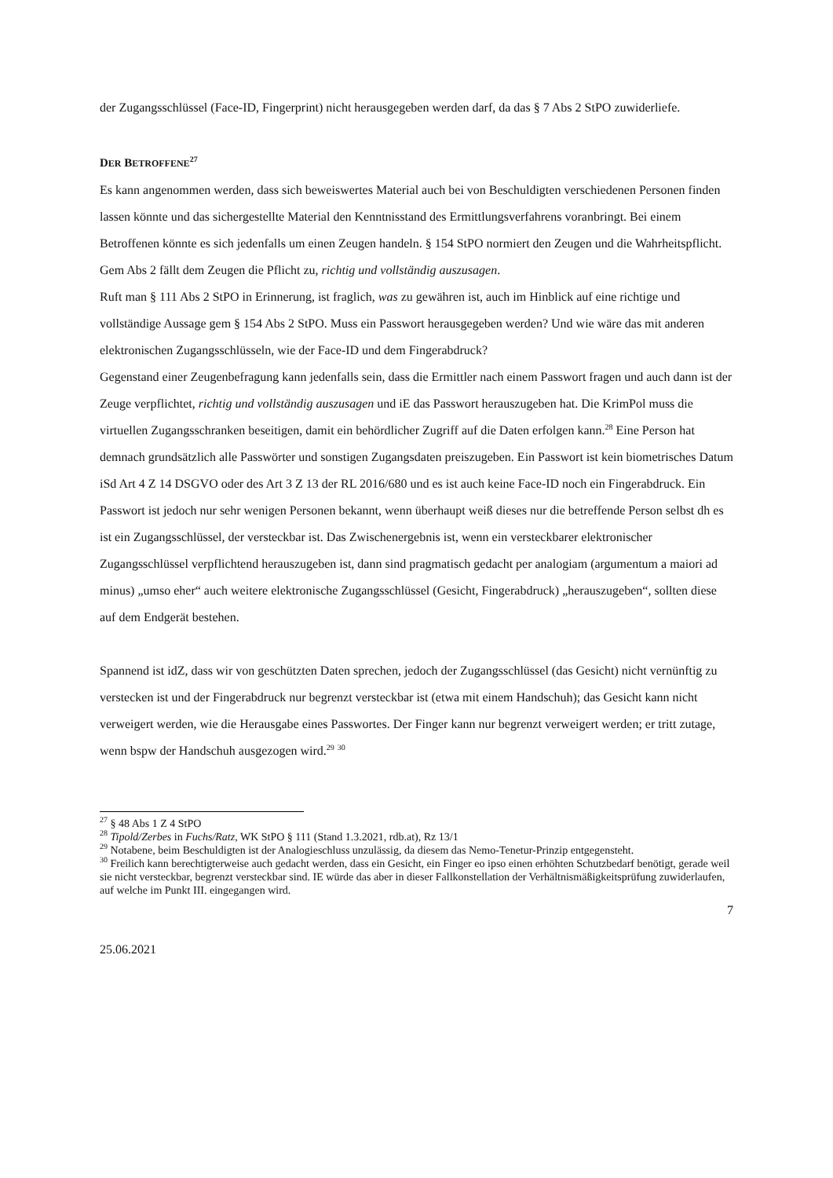der Zugangsschlüssel (Face-ID, Fingerprint) nicht herausgegeben werden darf, da das § 7 Abs 2 StPO zuwiderliefe.
DER BETROFFENE<sup>27</sup>
Es kann angenommen werden, dass sich beweiswertes Material auch bei von Beschuldigten verschiedenen Personen finden lassen könnte und das sichergestellte Material den Kenntnisstand des Ermittlungsverfahrens voranbringt. Bei einem Betroffenen könnte es sich jedenfalls um einen Zeugen handeln. § 154 StPO normiert den Zeugen und die Wahrheitspflicht. Gem Abs 2 fällt dem Zeugen die Pflicht zu, richtig und vollständig auszusagen.
Ruft man § 111 Abs 2 StPO in Erinnerung, ist fraglich, was zu gewähren ist, auch im Hinblick auf eine richtige und vollständige Aussage gem § 154 Abs 2 StPO. Muss ein Passwort herausgegeben werden? Und wie wäre das mit anderen elektronischen Zugangsschlüsseln, wie der Face-ID und dem Fingerabdruck?
Gegenstand einer Zeugenbefragung kann jedenfalls sein, dass die Ermittler nach einem Passwort fragen und auch dann ist der Zeuge verpflichtet, richtig und vollständig auszusagen und iE das Passwort herauszugeben hat. Die KrimPol muss die virtuellen Zugangsschranken beseitigen, damit ein behördlicher Zugriff auf die Daten erfolgen kann.<sup>28</sup> Eine Person hat demnach grundsätzlich alle Passwörter und sonstigen Zugangsdaten preiszugeben. Ein Passwort ist kein biometrisches Datum iSd Art 4 Z 14 DSGVO oder des Art 3 Z 13 der RL 2016/680 und es ist auch keine Face-ID noch ein Fingerabdruck. Ein Passwort ist jedoch nur sehr wenigen Personen bekannt, wenn überhaupt weiß dieses nur die betreffende Person selbst dh es ist ein Zugangsschlüssel, der versteckbar ist. Das Zwischenergebnis ist, wenn ein versteckbarer elektronischer Zugangsschlüssel verpflichtend herauszugeben ist, dann sind pragmatisch gedacht per analogiam (argumentum a maiori ad minus) „umso eher“ auch weitere elektronische Zugangsschlüssel (Gesicht, Fingerabdruck) „herauszugeben“, sollten diese auf dem Endgerät bestehen.
Spannend ist idZ, dass wir von geschützten Daten sprechen, jedoch der Zugangsschlüssel (das Gesicht) nicht vernünftig zu verstecken ist und der Fingerabdruck nur begrenzt versteckbar ist (etwa mit einem Handschuh); das Gesicht kann nicht verweigert werden, wie die Herausgabe eines Passwortes. Der Finger kann nur begrenzt verweigert werden; er tritt zutage, wenn bspw der Handschuh ausgezogen wird.<sup>29</sup> <sup>30</sup>
<sup>27</sup> § 48 Abs 1 Z 4 StPO
<sup>28</sup> Tipold/Zerbes in Fuchs/Ratz, WK StPO § 111 (Stand 1.3.2021, rdb.at), Rz 13/1
<sup>29</sup> Notabene, beim Beschuldigten ist der Analogieschluss unzulässig, da diesem das Nemo-Tenetur-Prinzip entgegensteht.
<sup>30</sup> Freilich kann berechtigterweise auch gedacht werden, dass ein Gesicht, ein Finger eo ipso einen erhöhten Schutzbedarf benötigt, gerade weil sie nicht versteckbar, begrenzt versteckbar sind. IE würde das aber in dieser Fallkonstellation der Verhältnismäßigkeitsprüfung zuwiderlaufen, auf welche im Punkt III. eingegangen wird.
7
25.06.2021